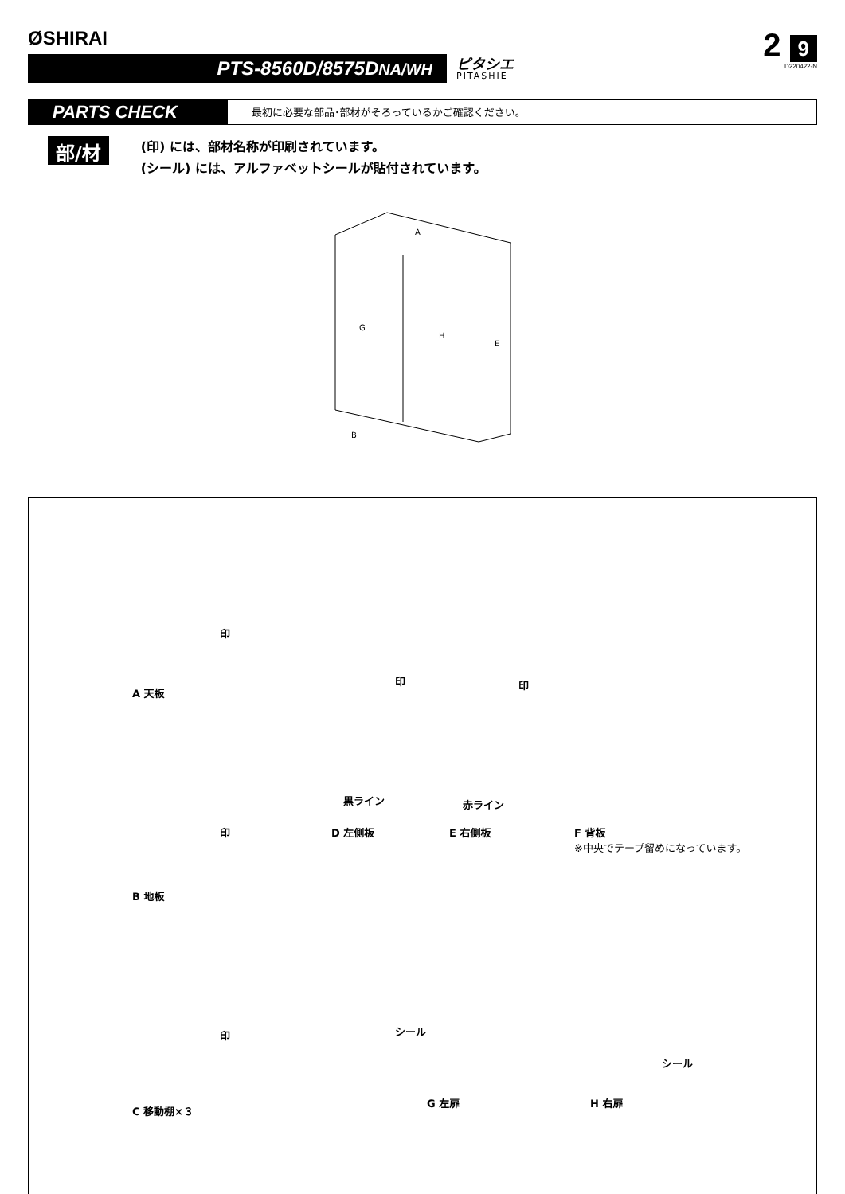ØSHIRAI
PTS-8560D/8575DNA/WH
ピタシエ
PITASHIE
2 9
D220422-N
PARTS CHECK 最初に必要な部品･部材がそろっているかご確認ください。
部/材
(印) には、部材名称が印刷されています。
(シール) には、アルファベットシールが貼付されています。
A
G
H
E
B
印
A 天板
印 印
黒ライン 赤ライン
D 左側板 E 右側板 F 背板
※中央でテープ留めになっています。
印
B 地板
シール
シール
印
G 左扉 H 右扉
C 移動棚×３